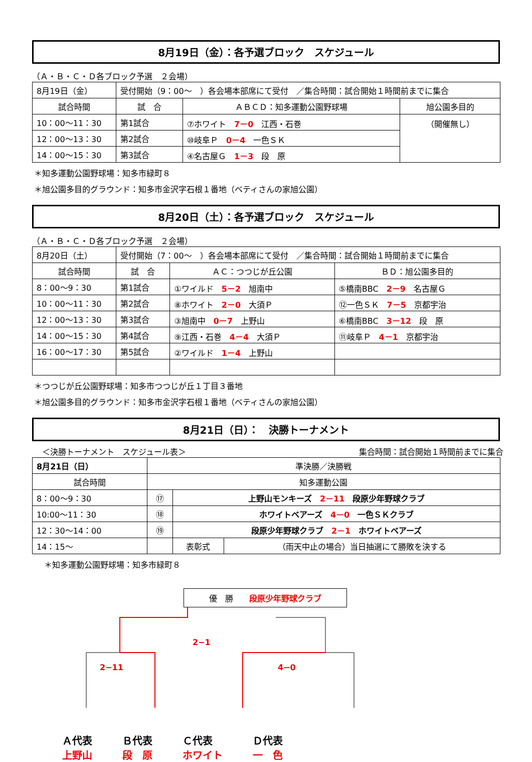8月19日（金）：各予選ブロック　スケジュール
（Ａ・Ｂ・Ｃ・Ｄ各ブロック予選　２会場）
| 8月19日（金） | 受付開始（9：00～ ）各会場本部席にて受付 ／集合時間：試合開始１時間前までに集合 | | |
| 試合時間 | 試 合 | ＡＢＣＤ：知多運動公園野球場 | 旭公園多目的 |
| 10：00～11：30 | 第1試合 | ⑦ホワイト 7－0 江西・石巻 | （開催無し） |
| 12：00～13：30 | 第2試合 | ⑩岐阜Ｐ 0－4 一色ＳＫ | |
| 14：00～15：30 | 第3試合 | ④名古屋Ｇ 1－3 段 原 | |
＊知多運動公園野球場：知多市緑町８
＊旭公園多目的グラウンド：知多市金沢字石根１番地（ベティさんの家旭公園）
8月20日（土）：各予選ブロック　スケジュール
（Ａ・Ｂ・Ｃ・Ｄ各ブロック予選　２会場）
| 8月20日（土） | 受付開始（7：00～ ）各会場本部席にて受付 ／集合時間：試合開始１時間前までに集合 | | |
| 試合時間 | 試 合 | ＡＣ：つつじが丘公園 | ＢＤ：旭公園多目的 |
| 8：00～9：30 | 第1試合 | ①ワイルド 5－2 旭南中 | ⑤橋南BBC 2－9 名古屋Ｇ |
| 10：00～11：30 | 第2試合 | ⑧ホワイト 2－0 大須Ｐ | ⑫一色ＳＫ 7－5 京都宇治 |
| 12：00～13：30 | 第3試合 | ③旭南中 0－7 上野山 | ⑥橋南BBC 3－12 段 原 |
| 14：00～15：30 | 第4試合 | ⑨江西・石巻 4－4 大須Ｐ | ⑪岐阜Ｐ 4－1 京都宇治 |
| 16：00～17：30 | 第5試合 | ②ワイルド 1－4 上野山 | |
＊つつじが丘公園野球場：知多市つつじが丘１丁目３番地
＊旭公園多目的グラウンド：知多市金沢字石根１番地（ベティさんの家旭公園）
8月21日（日）：　決勝トーナメント
＜決勝トーナメント　スケジュール表＞ 集合時間：試合開始１時間前までに集合
| 8月21日（日） | 準決勝／決勝戦 | | |
| 試合時間 | 知多運動公園 | | |
| 8：00～9：30 | ⑰ | 上野山モンキーズ 2－11 段原少年野球クラブ | |
| 10:00～11：30 | ⑱ | ホワイトベアーズ 4－0 一色ＳＫクラブ | |
| 12：30～14：00 | ⑲ | 段原少年野球クラブ 2－1 ホワイトベアーズ | |
| 14：15～ | | 表彰式 | （雨天中止の場合）当日抽選にて勝敗を決する |
＊知多運動公園野球場：知多市緑町８
優　勝　　段原少年野球クラブ
2−1
2−11 4−0
Ａ代表
上野山
Ｂ代表
段　原
Ｃ代表
ホワイト
Ｄ代表
一　色